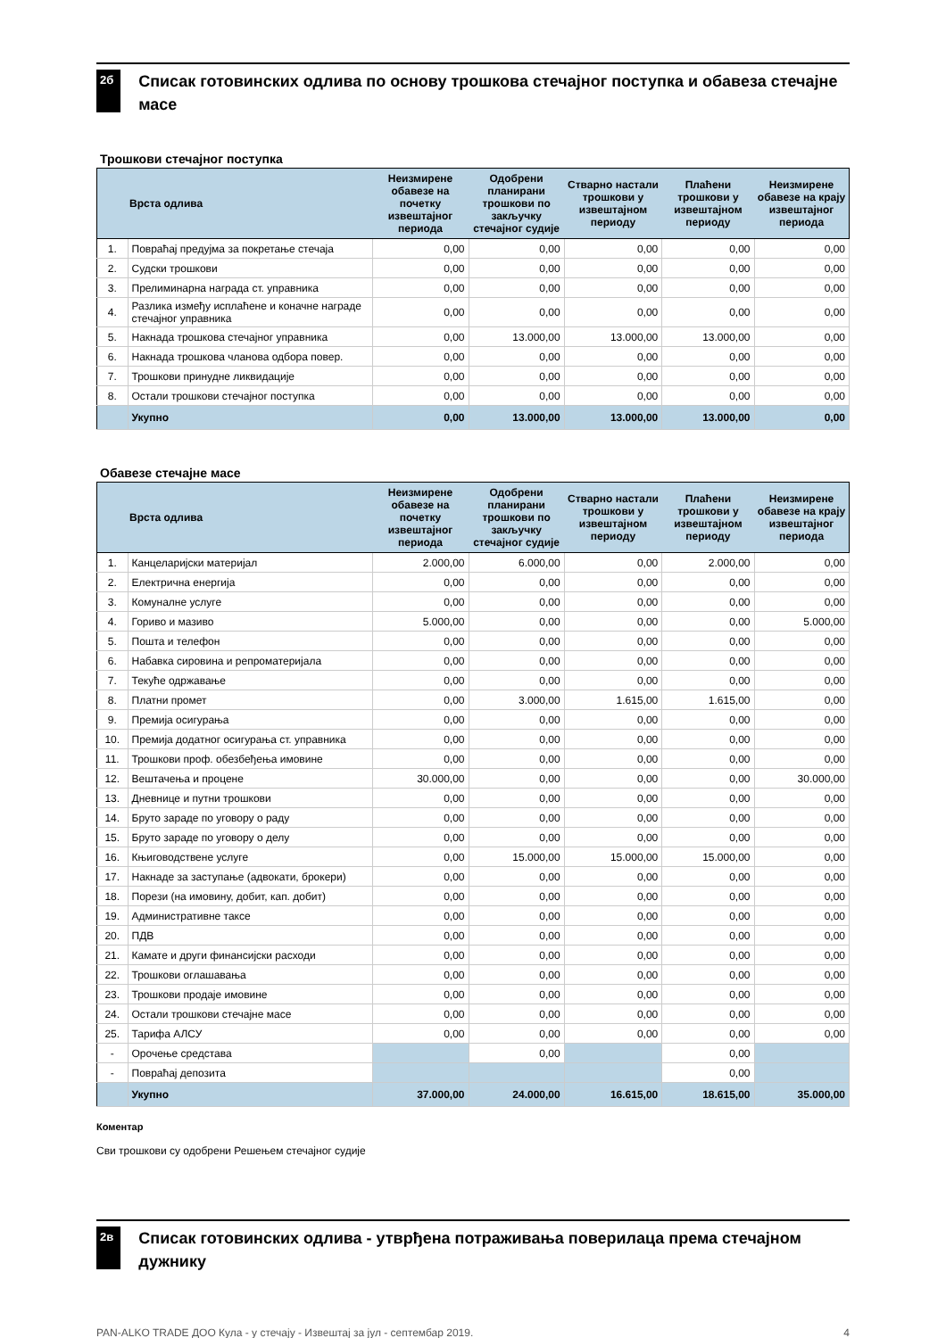2б
Списак готовинских одлива по основу трошкова стечајног поступка и обавеза стечајне масе
Трошкови стечајног поступка
| | Врста одлива | Неизмирене обавезе на почетку извештајног периода | Одобрени планирани трошкови по закључку стечајног судије | Стварно настали трошкови у извештајном периоду | Плаћени трошкови у извештајном периоду | Неизмирене обавезе на крају извештајног периода |
| --- | --- | --- | --- | --- | --- | --- |
| 1. | Повраћај предујма за покретање стечаја | 0,00 | 0,00 | 0,00 | 0,00 | 0,00 |
| 2. | Судски трошкови | 0,00 | 0,00 | 0,00 | 0,00 | 0,00 |
| 3. | Прелиминарна награда ст. управника | 0,00 | 0,00 | 0,00 | 0,00 | 0,00 |
| 4. | Разлика између исплаћене и коначне награде стечајног управника | 0,00 | 0,00 | 0,00 | 0,00 | 0,00 |
| 5. | Накнада трошкова стечајног управника | 0,00 | 13.000,00 | 13.000,00 | 13.000,00 | 0,00 |
| 6. | Накнада трошкова чланова одбора повер. | 0,00 | 0,00 | 0,00 | 0,00 | 0,00 |
| 7. | Трошкови принудне ликвидације | 0,00 | 0,00 | 0,00 | 0,00 | 0,00 |
| 8. | Остали трошкови стечајног поступка | 0,00 | 0,00 | 0,00 | 0,00 | 0,00 |
| | Укупно | 0,00 | 13.000,00 | 13.000,00 | 13.000,00 | 0,00 |
Обавезе стечајне масе
| | Врста одлива | Неизмирене обавезе на почетку извештајног периода | Одобрени планирани трошкови по закључку стечајног судије | Стварно настали трошкови у извештајном периоду | Плаћени трошкови у извештајном периоду | Неизмирене обавезе на крају извештајног периода |
| --- | --- | --- | --- | --- | --- | --- |
| 1. | Канцеларијски материјал | 2.000,00 | 6.000,00 | 0,00 | 2.000,00 | 0,00 |
| 2. | Електрична енергија | 0,00 | 0,00 | 0,00 | 0,00 | 0,00 |
| 3. | Комуналне услуге | 0,00 | 0,00 | 0,00 | 0,00 | 0,00 |
| 4. | Гориво и мазиво | 5.000,00 | 0,00 | 0,00 | 0,00 | 5.000,00 |
| 5. | Пошта и телефон | 0,00 | 0,00 | 0,00 | 0,00 | 0,00 |
| 6. | Набавка сировина и репроматеријала | 0,00 | 0,00 | 0,00 | 0,00 | 0,00 |
| 7. | Текуће одржавање | 0,00 | 0,00 | 0,00 | 0,00 | 0,00 |
| 8. | Платни промет | 0,00 | 3.000,00 | 1.615,00 | 1.615,00 | 0,00 |
| 9. | Премија осигурања | 0,00 | 0,00 | 0,00 | 0,00 | 0,00 |
| 10. | Премија додатног осигурања ст. управника | 0,00 | 0,00 | 0,00 | 0,00 | 0,00 |
| 11. | Трошкови проф. обезбеђења имовине | 0,00 | 0,00 | 0,00 | 0,00 | 0,00 |
| 12. | Вештачења и процене | 30.000,00 | 0,00 | 0,00 | 0,00 | 30.000,00 |
| 13. | Дневнице и путни трошкови | 0,00 | 0,00 | 0,00 | 0,00 | 0,00 |
| 14. | Бруто зараде по уговору о раду | 0,00 | 0,00 | 0,00 | 0,00 | 0,00 |
| 15. | Бруто зараде по уговору о делу | 0,00 | 0,00 | 0,00 | 0,00 | 0,00 |
| 16. | Књиговодствене услуге | 0,00 | 15.000,00 | 15.000,00 | 15.000,00 | 0,00 |
| 17. | Накнаде за заступање (адвокати, брокери) | 0,00 | 0,00 | 0,00 | 0,00 | 0,00 |
| 18. | Порези (на имовину, добит, кап. добит) | 0,00 | 0,00 | 0,00 | 0,00 | 0,00 |
| 19. | Административне таксе | 0,00 | 0,00 | 0,00 | 0,00 | 0,00 |
| 20. | ПДВ | 0,00 | 0,00 | 0,00 | 0,00 | 0,00 |
| 21. | Камате и други финансијски расходи | 0,00 | 0,00 | 0,00 | 0,00 | 0,00 |
| 22. | Трошкови оглашавања | 0,00 | 0,00 | 0,00 | 0,00 | 0,00 |
| 23. | Трошкови продаје имовине | 0,00 | 0,00 | 0,00 | 0,00 | 0,00 |
| 24. | Остали трошкови стечајне масе | 0,00 | 0,00 | 0,00 | 0,00 | 0,00 |
| 25. | Тарифа АЛСУ | 0,00 | 0,00 | 0,00 | 0,00 | 0,00 |
| - | Орочење средстава | | 0,00 | | 0,00 | |
| - | Повраћај депозита | | | | 0,00 | |
| | Укупно | 37.000,00 | 24.000,00 | 16.615,00 | 18.615,00 | 35.000,00 |
Коментар
Сви трошкови су одобрени Решењем стечајног судије
2в
Списак готовинских одлива - утврђена потраживања поверилаца према стечајном дужнику
PAN-ALKO TRADE ДОО Кула - у стечају - Извештај за јул - септембар 2019. 4